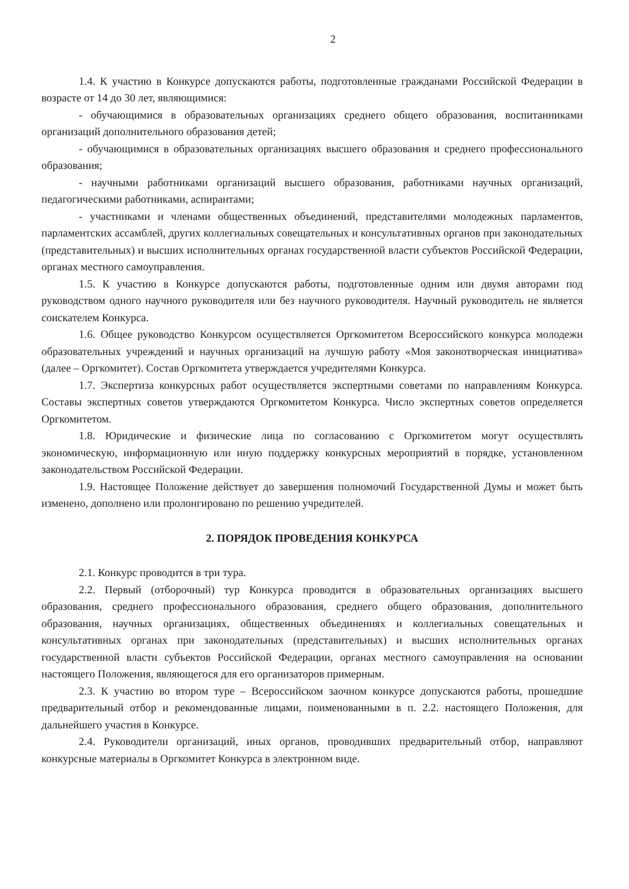2
1.4. К участию в Конкурсе допускаются работы, подготовленные гражданами Российской Федерации в возрасте от 14 до 30 лет, являющимися:
- обучающимися в образовательных организациях среднего общего образования, воспитанниками организаций дополнительного образования детей;
- обучающимися в образовательных организациях высшего образования и среднего профессионального образования;
- научными работниками организаций высшего образования, работниками научных организаций, педагогическими работниками, аспирантами;
- участниками и членами общественных объединений, представителями молодежных парламентов, парламентских ассамблей, других коллегиальных совещательных и консультативных органов при законодательных (представительных) и высших исполнительных органах государственной власти субъектов Российской Федерации, органах местного самоуправления.
1.5. К участию в Конкурсе допускаются работы, подготовленные одним или двумя авторами под руководством одного научного руководителя или без научного руководителя. Научный руководитель не является соискателем Конкурса.
1.6. Общее руководство Конкурсом осуществляется Оргкомитетом Всероссийского конкурса молодежи образовательных учреждений и научных организаций на лучшую работу «Моя законотворческая инициатива» (далее – Оргкомитет). Состав Оргкомитета утверждается учредителями Конкурса.
1.7. Экспертиза конкурсных работ осуществляется экспертными советами по направлениям Конкурса. Составы экспертных советов утверждаются Оргкомитетом Конкурса. Число экспертных советов определяется Оргкомитетом.
1.8. Юридические и физические лица по согласованию с Оргкомитетом могут осуществлять экономическую, информационную или иную поддержку конкурсных мероприятий в порядке, установленном законодательством Российской Федерации.
1.9. Настоящее Положение действует до завершения полномочий Государственной Думы и может быть изменено, дополнено или пролонгировано по решению учредителей.
2. ПОРЯДОК ПРОВЕДЕНИЯ КОНКУРСА
2.1. Конкурс проводится в три тура.
2.2. Первый (отборочный) тур Конкурса проводится в образовательных организациях высшего образования, среднего профессионального образования, среднего общего образования, дополнительного образования, научных организациях, общественных объединениях и коллегиальных совещательных и консультативных органах при законодательных (представительных) и высших исполнительных органах государственной власти субъектов Российской Федерации, органах местного самоуправления на основании настоящего Положения, являющегося для его организаторов примерным.
2.3. К участию во втором туре – Всероссийском заочном конкурсе допускаются работы, прошедшие предварительный отбор и рекомендованные лицами, поименованными в п. 2.2. настоящего Положения, для дальнейшего участия в Конкурсе.
2.4. Руководители организаций, иных органов, проводивших предварительный отбор, направляют конкурсные материалы в Оргкомитет Конкурса в электронном виде.